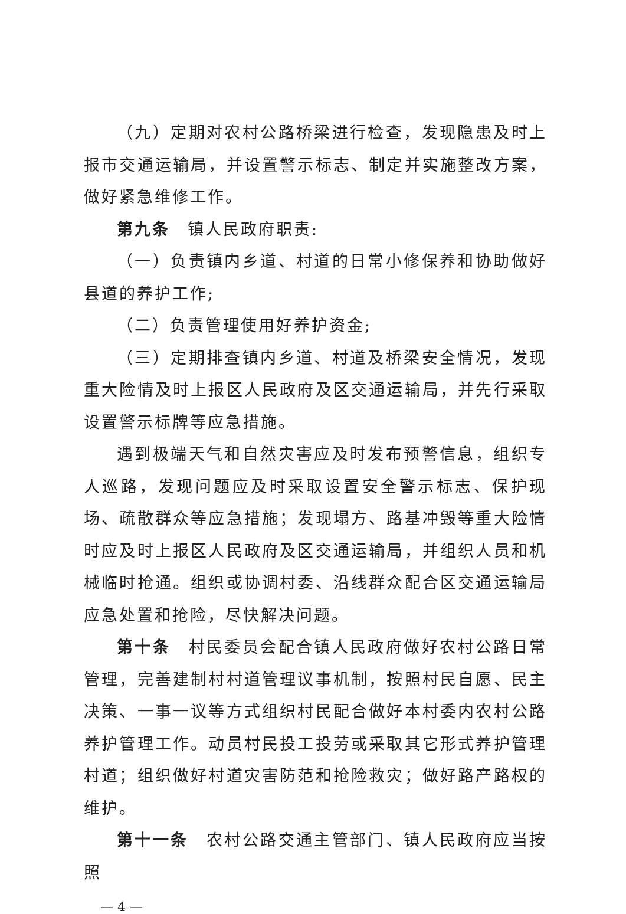（九）定期对农村公路桥梁进行检查，发现隐患及时上报市交通运输局，并设置警示标志、制定并实施整改方案，做好紧急维修工作。
第九条　镇人民政府职责:
（一）负责镇内乡道、村道的日常小修保养和协助做好县道的养护工作;
（二）负责管理使用好养护资金;
（三）定期排查镇内乡道、村道及桥梁安全情况，发现重大险情及时上报区人民政府及区交通运输局，并先行采取设置警示标牌等应急措施。
遇到极端天气和自然灾害应及时发布预警信息，组织专人巡路，发现问题应及时采取设置安全警示标志、保护现场、疏散群众等应急措施；发现塌方、路基冲毁等重大险情时应及时上报区人民政府及区交通运输局，并组织人员和机械临时抢通。组织或协调村委、沿线群众配合区交通运输局应急处置和抢险，尽快解决问题。
第十条　村民委员会配合镇人民政府做好农村公路日常管理，完善建制村村道管理议事机制，按照村民自愿、民主决策、一事一议等方式组织村民配合做好本村委内农村公路养护管理工作。动员村民投工投劳或采取其它形式养护管理村道；组织做好村道灾害防范和抢险救灾；做好路产路权的维护。
第十一条　农村公路交通主管部门、镇人民政府应当按照
— 4 —